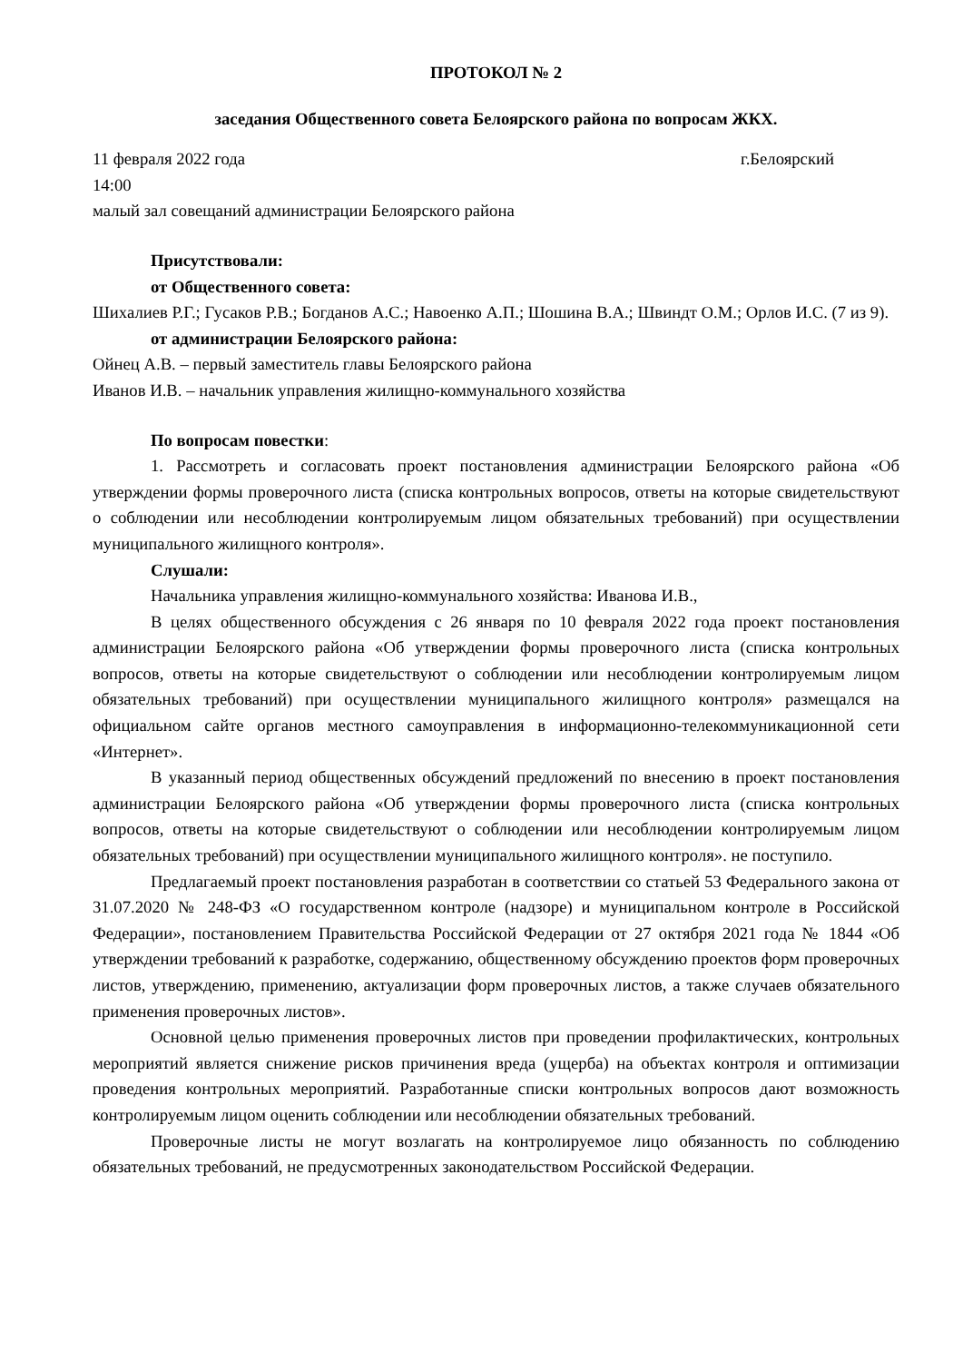ПРОТОКОЛ № 2
заседания Общественного совета Белоярского района по вопросам ЖКХ.
11 февраля 2022 года г.Белоярский
14:00
малый зал совещаний администрации Белоярского района
Присутствовали:
от Общественного совета:
Шихалиев Р.Г.; Гусаков Р.В.; Богданов А.С.; Навоенко А.П.; Шошина В.А.; Швиндт О.М.; Орлов И.С. (7 из 9).
от администрации Белоярского района:
Ойнец А.В. – первый заместитель главы Белоярского района
Иванов И.В. – начальник управления жилищно-коммунального хозяйства
По вопросам повестки:
1. Рассмотреть и согласовать проект постановления администрации Белоярского района «Об утверждении формы проверочного листа (списка контрольных вопросов, ответы на которые свидетельствуют о соблюдении или несоблюдении контролируемым лицом обязательных требований) при осуществлении муниципального жилищного контроля».
Слушали:
Начальника управления жилищно-коммунального хозяйства: Иванова И.В.,
В целях общественного обсуждения с 26 января по 10 февраля 2022 года проект постановления администрации Белоярского района «Об утверждении формы проверочного листа (списка контрольных вопросов, ответы на которые свидетельствуют о соблюдении или несоблюдении контролируемым лицом обязательных требований) при осуществлении муниципального жилищного контроля» размещался на официальном сайте органов местного самоуправления в информационно-телекоммуникационной сети «Интернет».
В указанный период общественных обсуждений предложений по внесению в проект постановления администрации Белоярского района «Об утверждении формы проверочного листа (списка контрольных вопросов, ответы на которые свидетельствуют о соблюдении или несоблюдении контролируемым лицом обязательных требований) при осуществлении муниципального жилищного контроля». не поступило.
Предлагаемый проект постановления разработан в соответствии со статьей 53 Федерального закона от 31.07.2020 № 248-ФЗ «О государственном контроле (надзоре) и муниципальном контроле в Российской Федерации», постановлением Правительства Российской Федерации от 27 октября 2021 года № 1844 «Об утверждении требований к разработке, содержанию, общественному обсуждению проектов форм проверочных листов, утверждению, применению, актуализации форм проверочных листов, а также случаев обязательного применения проверочных листов».
Основной целью применения проверочных листов при проведении профилактических, контрольных мероприятий является снижение рисков причинения вреда (ущерба) на объектах контроля и оптимизации проведения контрольных мероприятий. Разработанные списки контрольных вопросов дают возможность контролируемым лицом оценить соблюдении или несоблюдении обязательных требований.
Проверочные листы не могут возлагать на контролируемое лицо обязанность по соблюдению обязательных требований, не предусмотренных законодательством Российской Федерации.